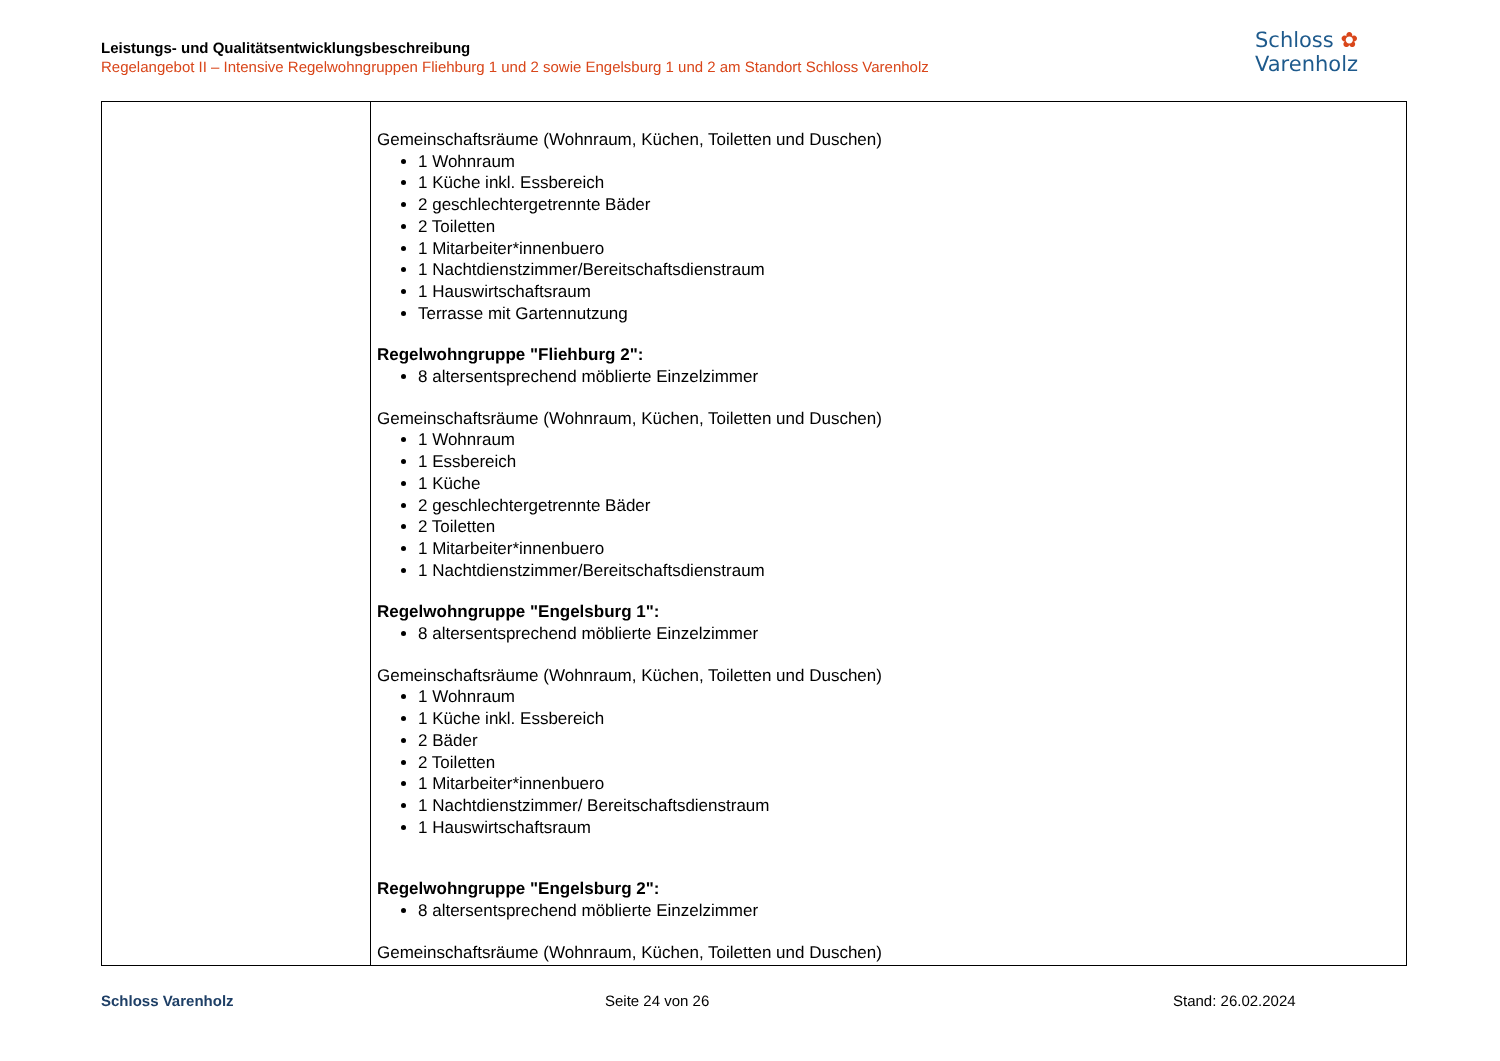Leistungs- und Qualitätsentwicklungsbeschreibung
Regelangebot II – Intensive Regelwohngruppen Fliehburg 1 und 2 sowie Engelsburg 1 und 2 am Standort Schloss Varenholz
Schloss ✿
Varenholz
| | Gemeinschaftsräume (Wohnraum, Küchen, Toiletten und Duschen) 1 Wohnraum 1 Küche inkl. Essbereich 2 geschlechtergetrennte Bäder 2 Toiletten 1 Mitarbeiter*innenbuero 1 Nachtdienstzimmer/Bereitschaftsdienstraum 1 Hauswirtschaftsraum Terrasse mit Gartennutzung Regelwohngruppe "Fliehburg 2": 8 altersentsprechend möblierte Einzelzimmer Gemeinschaftsräume (Wohnraum, Küchen, Toiletten und Duschen) 1 Wohnraum 1 Essbereich 1 Küche 2 geschlechtergetrennte Bäder 2 Toiletten 1 Mitarbeiter*innenbuero 1 Nachtdienstzimmer/Bereitschaftsdienstraum Regelwohngruppe "Engelsburg 1": 8 altersentsprechend möblierte Einzelzimmer Gemeinschaftsräume (Wohnraum, Küchen, Toiletten und Duschen) 1 Wohnraum 1 Küche inkl. Essbereich 2 Bäder 2 Toiletten 1 Mitarbeiter*innenbuero 1 Nachtdienstzimmer/ Bereitschaftsdienstraum 1 Hauswirtschaftsraum Regelwohngruppe "Engelsburg 2": 8 altersentsprechend möblierte Einzelzimmer Gemeinschaftsräume (Wohnraum, Küchen, Toiletten und Duschen) |
Schloss Varenholz Seite 24 von 26 Stand: 26.02.2024